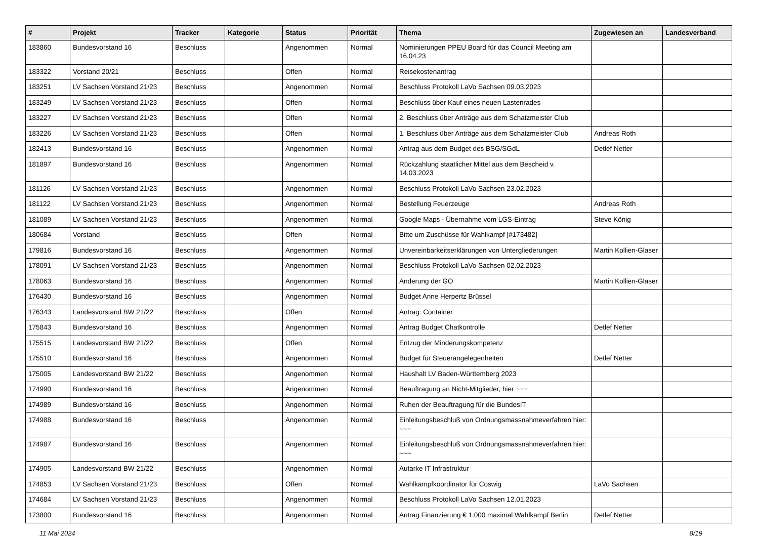| # | Projekt | Tracker | Kategorie | Status | Priorität | Thema | Zugewiesen an | Landesverband |
| --- | --- | --- | --- | --- | --- | --- | --- | --- |
| 183860 | Bundesvorstand 16 | Beschluss | | Angenommen | Normal | Nominierungen PPEU Board für das Council Meeting am 16.04.23 | | |
| 183322 | Vorstand 20/21 | Beschluss | | Offen | Normal | Reisekostenantrag | | |
| 183251 | LV Sachsen Vorstand 21/23 | Beschluss | | Angenommen | Normal | Beschluss Protokoll LaVo Sachsen 09.03.2023 | | |
| 183249 | LV Sachsen Vorstand 21/23 | Beschluss | | Offen | Normal | Beschluss über Kauf eines neuen Lastenrades | | |
| 183227 | LV Sachsen Vorstand 21/23 | Beschluss | | Offen | Normal | 2. Beschluss über Anträge aus dem Schatzmeister Club | | |
| 183226 | LV Sachsen Vorstand 21/23 | Beschluss | | Offen | Normal | 1. Beschluss über Anträge aus dem Schatzmeister Club | Andreas Roth | |
| 182413 | Bundesvorstand 16 | Beschluss | | Angenommen | Normal | Antrag aus dem Budget des BSG/SGdL | Detlef Netter | |
| 181897 | Bundesvorstand 16 | Beschluss | | Angenommen | Normal | Rückzahlung staatlicher Mittel aus dem Bescheid v. 14.03.2023 | | |
| 181126 | LV Sachsen Vorstand 21/23 | Beschluss | | Angenommen | Normal | Beschluss Protokoll LaVo Sachsen 23.02.2023 | | |
| 181122 | LV Sachsen Vorstand 21/23 | Beschluss | | Angenommen | Normal | Bestellung Feuerzeuge | Andreas Roth | |
| 181089 | LV Sachsen Vorstand 21/23 | Beschluss | | Angenommen | Normal | Google Maps - Übernahme vom LGS-Eintrag | Steve König | |
| 180684 | Vorstand | Beschluss | | Offen | Normal | Bitte um Zuschüsse für Wahlkampf [#173482] | | |
| 179816 | Bundesvorstand 16 | Beschluss | | Angenommen | Normal | Unvereinbarkeitserklärungen von Untergliederungen | Martin Kollien-Glaser | |
| 178091 | LV Sachsen Vorstand 21/23 | Beschluss | | Angenommen | Normal | Beschluss Protokoll LaVo Sachsen 02.02.2023 | | |
| 178063 | Bundesvorstand 16 | Beschluss | | Angenommen | Normal | Änderung der GO | Martin Kollien-Glaser | |
| 176430 | Bundesvorstand 16 | Beschluss | | Angenommen | Normal | Budget Anne Herpertz Brüssel | | |
| 176343 | Landesvorstand BW 21/22 | Beschluss | | Offen | Normal | Antrag: Container | | |
| 175843 | Bundesvorstand 16 | Beschluss | | Angenommen | Normal | Antrag Budget Chatkontrolle | Detlef Netter | |
| 175515 | Landesvorstand BW 21/22 | Beschluss | | Offen | Normal | Entzug der Minderungskompetenz | | |
| 175510 | Bundesvorstand 16 | Beschluss | | Angenommen | Normal | Budget für Steuerangelegenheiten | Detlef Netter | |
| 175005 | Landesvorstand BW 21/22 | Beschluss | | Angenommen | Normal | Haushalt LV Baden-Württemberg 2023 | | |
| 174990 | Bundesvorstand 16 | Beschluss | | Angenommen | Normal | Beauftragung an Nicht-Mitglieder, hier ~~~ | | |
| 174989 | Bundesvorstand 16 | Beschluss | | Angenommen | Normal | Ruhen der Beauftragung für die BundesIT | | |
| 174988 | Bundesvorstand 16 | Beschluss | | Angenommen | Normal | Einleitungsbeschluß von Ordnungsmassnahmeverfahren hier: ~~~ | | |
| 174987 | Bundesvorstand 16 | Beschluss | | Angenommen | Normal | Einleitungsbeschluß von Ordnungsmassnahmeverfahren hier: ~~~ | | |
| 174905 | Landesvorstand BW 21/22 | Beschluss | | Angenommen | Normal | Autarke IT Infrastruktur | | |
| 174853 | LV Sachsen Vorstand 21/23 | Beschluss | | Offen | Normal | Wahlkampfkoordinator für Coswig | LaVo Sachsen | |
| 174684 | LV Sachsen Vorstand 21/23 | Beschluss | | Angenommen | Normal | Beschluss Protokoll LaVo Sachsen 12.01.2023 | | |
| 173800 | Bundesvorstand 16 | Beschluss | | Angenommen | Normal | Antrag Finanzierung € 1.000 maximal Wahlkampf Berlin | Detlef Netter | |
11 Mai 2024 8/19